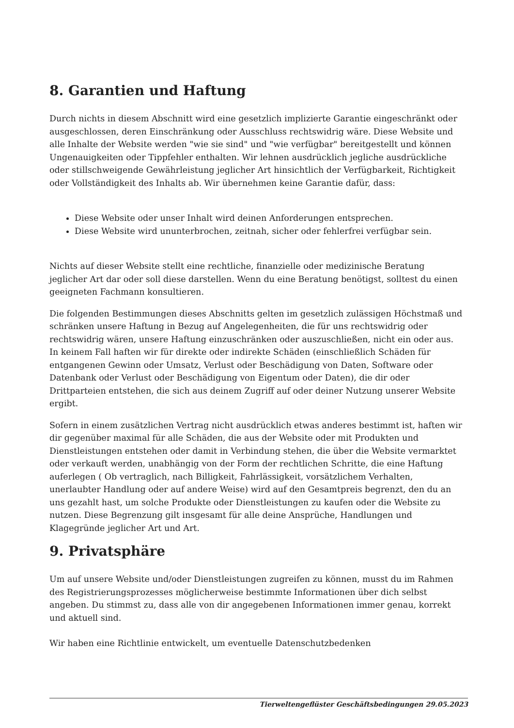8. Garantien und Haftung
Durch nichts in diesem Abschnitt wird eine gesetzlich implizierte Garantie eingeschränkt oder ausgeschlossen, deren Einschränkung oder Ausschluss rechtswidrig wäre. Diese Website und alle Inhalte der Website werden "wie sie sind" und "wie verfügbar" bereitgestellt und können Ungenauigkeiten oder Tippfehler enthalten. Wir lehnen ausdrücklich jegliche ausdrückliche oder stillschweigende Gewährleistung jeglicher Art hinsichtlich der Verfügbarkeit, Richtigkeit oder Vollständigkeit des Inhalts ab. Wir übernehmen keine Garantie dafür, dass:
Diese Website oder unser Inhalt wird deinen Anforderungen entsprechen.
Diese Website wird ununterbrochen, zeitnah, sicher oder fehlerfrei verfügbar sein.
Nichts auf dieser Website stellt eine rechtliche, finanzielle oder medizinische Beratung jeglicher Art dar oder soll diese darstellen. Wenn du eine Beratung benötigst, solltest du einen geeigneten Fachmann konsultieren.
Die folgenden Bestimmungen dieses Abschnitts gelten im gesetzlich zulässigen Höchstmaß und schränken unsere Haftung in Bezug auf Angelegenheiten, die für uns rechtswidrig oder rechtswidrig wären, unsere Haftung einzuschränken oder auszuschließen, nicht ein oder aus. In keinem Fall haften wir für direkte oder indirekte Schäden (einschließlich Schäden für entgangenen Gewinn oder Umsatz, Verlust oder Beschädigung von Daten, Software oder Datenbank oder Verlust oder Beschädigung von Eigentum oder Daten), die dir oder Drittparteien entstehen, die sich aus deinem Zugriff auf oder deiner Nutzung unserer Website ergibt.
Sofern in einem zusätzlichen Vertrag nicht ausdrücklich etwas anderes bestimmt ist, haften wir dir gegenüber maximal für alle Schäden, die aus der Website oder mit Produkten und Dienstleistungen entstehen oder damit in Verbindung stehen, die über die Website vermarktet oder verkauft werden, unabhängig von der Form der rechtlichen Schritte, die eine Haftung auferlegen ( Ob vertraglich, nach Billigkeit, Fahrlässigkeit, vorsätzlichem Verhalten, unerlaubter Handlung oder auf andere Weise) wird auf den Gesamtpreis begrenzt, den du an uns gezahlt hast, um solche Produkte oder Dienstleistungen zu kaufen oder die Website zu nutzen. Diese Begrenzung gilt insgesamt für alle deine Ansprüche, Handlungen und Klagegründe jeglicher Art und Art.
9. Privatsphäre
Um auf unsere Website und/oder Dienstleistungen zugreifen zu können, musst du im Rahmen des Registrierungsprozesses möglicherweise bestimmte Informationen über dich selbst angeben. Du stimmst zu, dass alle von dir angegebenen Informationen immer genau, korrekt und aktuell sind.
Wir haben eine Richtlinie entwickelt, um eventuelle Datenschutzbedenken
Tierweltengeflüster Geschäftsbedingungen 29.05.2023